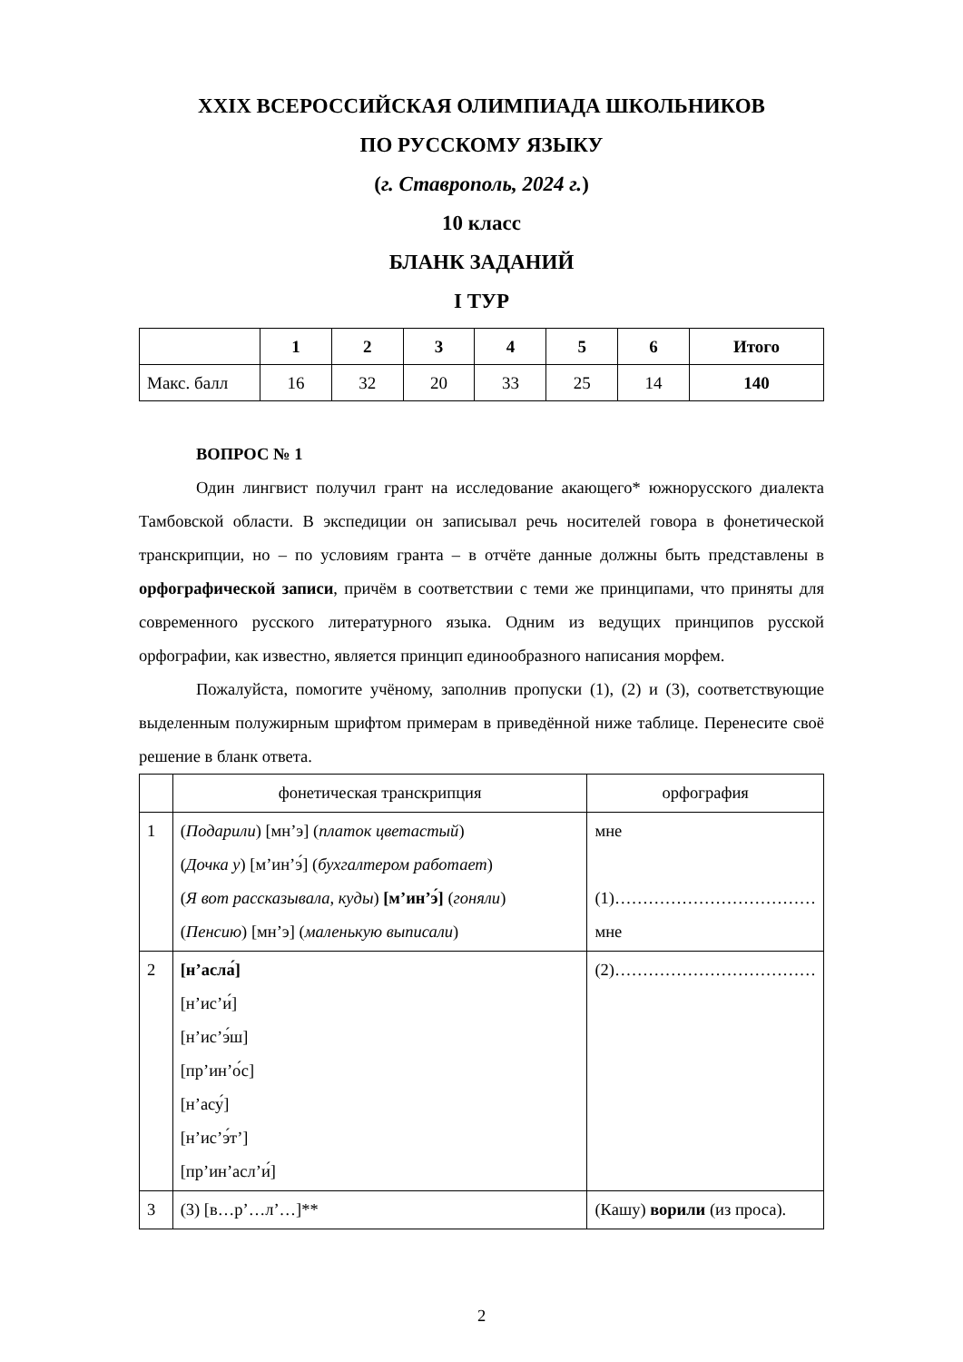XXIX ВСЕРОССИЙСКАЯ ОЛИМПИАДА ШКОЛЬНИКОВ
ПО РУССКОМУ ЯЗЫКУ
(г. Ставрополь, 2024 г.)
10 класс
БЛАНК ЗАДАНИЙ
I ТУР
| | 1 | 2 | 3 | 4 | 5 | 6 | Итого |
| --- | --- | --- | --- | --- | --- | --- | --- |
| Макс. балл | 16 | 32 | 20 | 33 | 25 | 14 | 140 |
ВОПРОС № 1
Один лингвист получил грант на исследование акающего* южнорусского диалекта Тамбовской области. В экспедиции он записывал речь носителей говора в фонетической транскрипции, но – по условиям гранта – в отчёте данные должны быть представлены в орфографической записи, причём в соответствии с теми же принципами, что приняты для современного русского литературного языка. Одним из ведущих принципов русской орфографии, как известно, является принцип единообразного написания морфем.
Пожалуйста, помогите учёному, заполнив пропуски (1), (2) и (3), соответствующие выделенным полужирным шрифтом примерам в приведённой ниже таблице. Перенесите своё решение в бланк ответа.
| | фонетическая транскрипция | орфография |
| 1 | ( Подарили ) [мн’э] ( платок цветастый ) ( Дочка у ) [м’ин’э́] ( бухгалтером работает ) ( Я вот рассказывала, куды ) [м’ин’э́] ( гоняли ) ( Пенсию ) [мн’э] ( маленькую выписали ) | мне (1)……………………………… мне |
| 2 | [н’асла́] [н’ис’и́] [н’ис’э́ш] [пр’ин’о́с] [н’асу́] [н’ис’э́т’] [пр’ин’асл’и́] | (2)……………………………… |
| 3 | (3) [в…р’…л’…]** | (Кашу) ворили (из проса). |
2